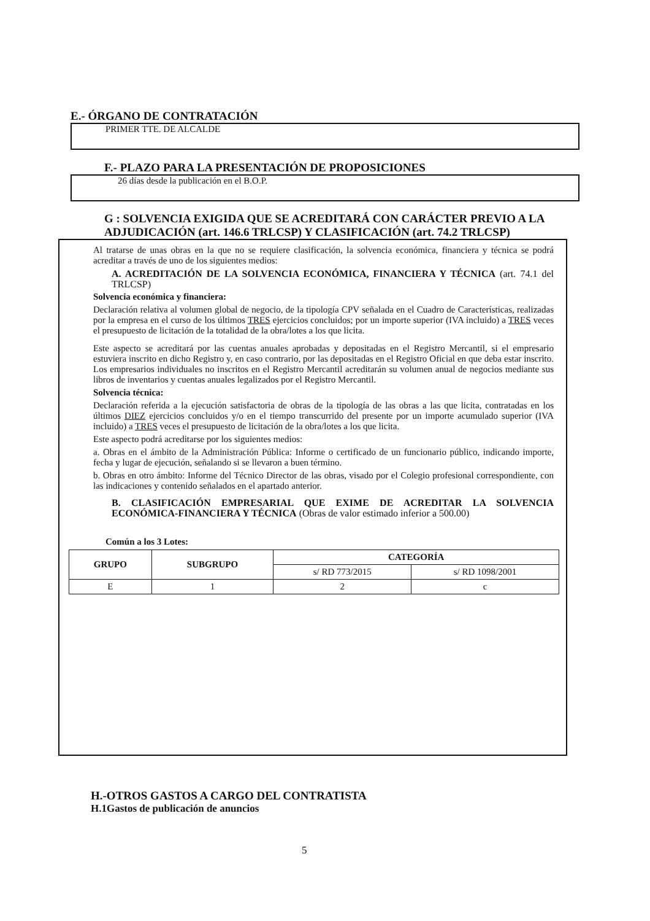E.- ÓRGANO DE CONTRATACIÓN
PRIMER TTE. DE ALCALDE
F.- PLAZO PARA LA PRESENTACIÓN DE PROPOSICIONES
26 días desde la publicación en el B.O.P.
G : SOLVENCIA EXIGIDA QUE SE ACREDITARÁ CON CARÁCTER PREVIO A LA ADJUDICACIÓN (art. 146.6 TRLCSP) Y CLASIFICACIÓN (art. 74.2 TRLCSP)
Al tratarse de unas obras en la que no se requiere clasificación, la solvencia económica, financiera y técnica se podrá acreditar a través de uno de los siguientes medios:
A. ACREDITACIÓN DE LA SOLVENCIA ECONÓMICA, FINANCIERA Y TÉCNICA (art. 74.1 del TRLCSP)
Solvencia económica y financiera:
Declaración relativa al volumen global de negocio, de la tipología CPV señalada en el Cuadro de Características, realizadas por la empresa en el curso de los últimos TRES ejercicios concluidos; por un importe superior (IVA incluido) a TRES veces el presupuesto de licitación de la totalidad de la obra/lotes a los que licita.
Este aspecto se acreditará por las cuentas anuales aprobadas y depositadas en el Registro Mercantil, si el empresario estuviera inscrito en dicho Registro y, en caso contrario, por las depositadas en el Registro Oficial en que deba estar inscrito. Los empresarios individuales no inscritos en el Registro Mercantil acreditarán su volumen anual de negocios mediante sus libros de inventarios y cuentas anuales legalizados por el Registro Mercantil.
Solvencia técnica:
Declaración referida a la ejecución satisfactoria de obras de la tipología de las obras a las que licita, contratadas en los últimos DIEZ ejercicios concluidos y/o en el tiempo transcurrido del presente por un importe acumulado superior (IVA incluido) a TRES veces el presupuesto de licitación de la obra/lotes a los que licita.
Este aspecto podrá acreditarse por los siguientes medios:
a. Obras en el ámbito de la Administración Pública: Informe o certificado de un funcionario público, indicando importe, fecha y lugar de ejecución, señalando si se llevaron a buen término.
b. Obras en otro ámbito: Informe del Técnico Director de las obras, visado por el Colegio profesional correspondiente, con las indicaciones y contenido señalados en el apartado anterior.
B. CLASIFICACIÓN EMPRESARIAL QUE EXIME DE ACREDITAR LA SOLVENCIA ECONÓMICA-FINANCIERA Y TÉCNICA (Obras de valor estimado inferior a 500.00)
Común a los 3 Lotes:
| GRUPO | SUBGRUPO | CATEGORÍA | |
| --- | --- | --- | --- |
| | | s/ RD 773/2015 | s/ RD 1098/2001 |
| E | 1 | 2 | c |
H.-OTROS GASTOS A CARGO DEL CONTRATISTA
H.1Gastos de publicación de anuncios
5